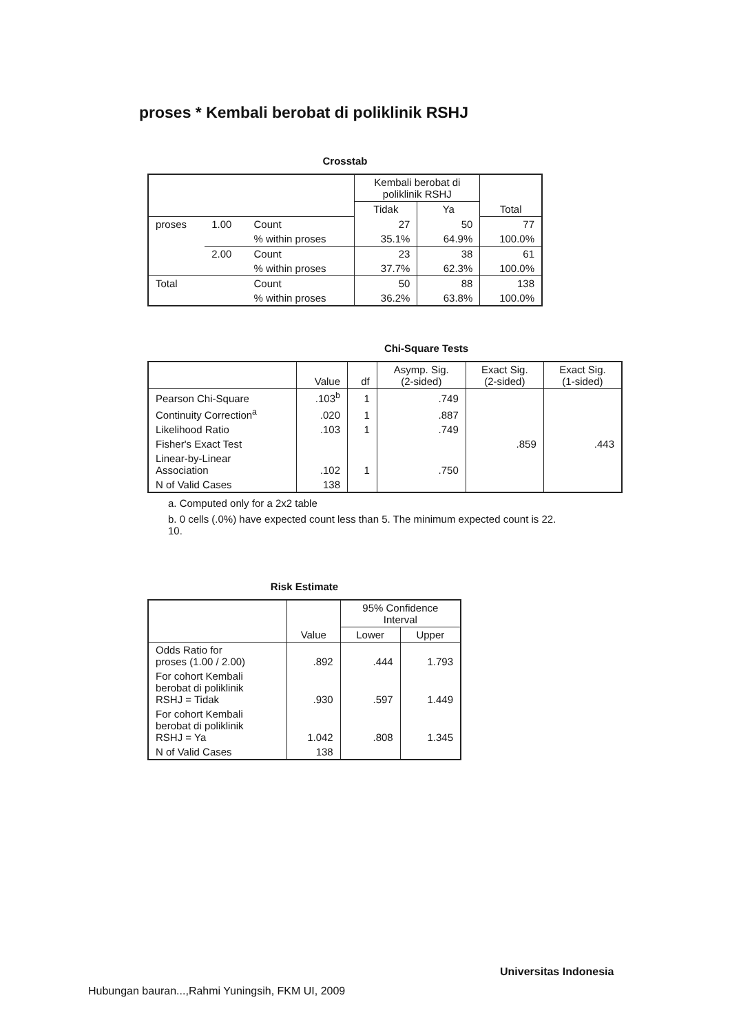proses * Kembali berobat di poliklinik RSHJ
Crosstab
| | | | Kembali berobat di poliklinik RSHJ | | Total |
| --- | --- | --- | --- | --- | --- |
| | | | Tidak | Ya | |
| proses | 1.00 | Count | 27 | 50 | 77 |
| | | % within proses | 35.1% | 64.9% | 100.0% |
| | 2.00 | Count | 23 | 38 | 61 |
| | | % within proses | 37.7% | 62.3% | 100.0% |
| Total | | Count | 50 | 88 | 138 |
| | | % within proses | 36.2% | 63.8% | 100.0% |
Chi-Square Tests
| | Value | df | Asymp. Sig. (2-sided) | Exact Sig. (2-sided) | Exact Sig. (1-sided) |
| --- | --- | --- | --- | --- | --- |
| Pearson Chi-Square | .103<sup>b</sup> | 1 | .749 | | |
| Continuity Correction<sup>a</sup> | .020 | 1 | .887 | | |
| Likelihood Ratio | .103 | 1 | .749 | | |
| Fisher's Exact Test | | | | .859 | .443 |
| Linear-by-Linear Association | .102 | 1 | .750 | | |
| N of Valid Cases | 138 | | | | |
a. Computed only for a 2x2 table
b. 0 cells (.0%) have expected count less than 5. The minimum expected count is 22.
10.
Risk Estimate
| | Value | 95% Confidence Interval | |
| --- | --- | --- | --- |
| | | Lower | Upper |
| Odds Ratio for proses (1.00 / 2.00) | .892 | .444 | 1.793 |
| For cohort Kembali berobat di poliklinik RSHJ = Tidak | .930 | .597 | 1.449 |
| For cohort Kembali berobat di poliklinik RSHJ = Ya | 1.042 | .808 | 1.345 |
| N of Valid Cases | 138 | | |
Universitas Indonesia
Hubungan bauran...,Rahmi Yuningsih, FKM UI, 2009